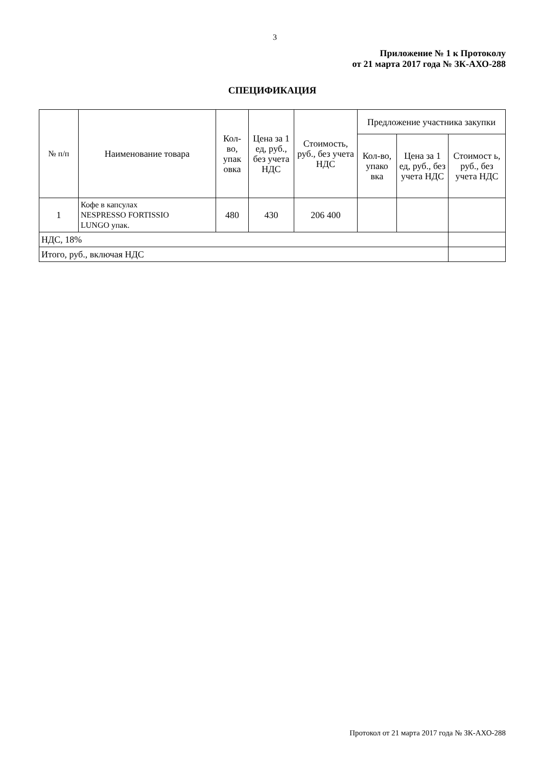3
Приложение № 1 к Протоколу
от 21 марта 2017 года № ЗК-АХО-288
СПЕЦИФИКАЦИЯ
| № п/п | Наименование товара | Кол-во, упак овка | Цена за 1 ед, руб., без учета НДС | Стоимость, руб., без учета НДС | Предложение участника закупки | | |
| --- | --- | --- | --- | --- | --- | --- | --- |
| | | | | | Кол-во, упако вка | Цена за 1 ед, руб., без учета НДС | Стоимост ь, руб., без учета НДС |
| 1 | Кофе в капсулах NESPRESSO FORTISSIO LUNGO упак. | 480 | 430 | 206 400 | | | |
| НДС, 18% | | | | | | | |
| Итого, руб., включая НДС | | | | | | | |
Протокол от 21 марта 2017 года № ЗК-АХО-288